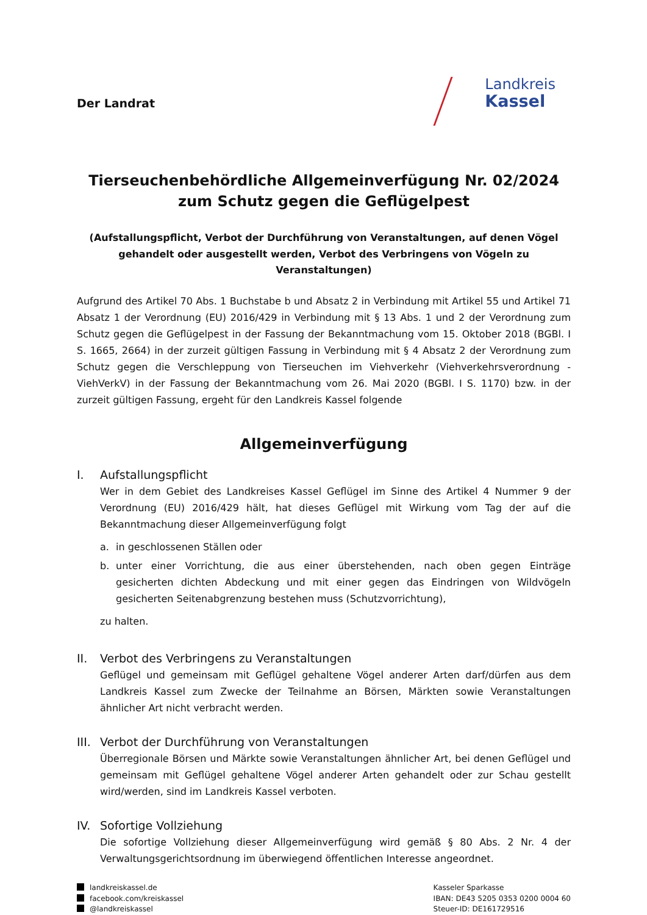Der Landrat
Landkreis
Kassel
Tierseuchenbehördliche Allgemeinverfügung Nr. 02/2024 zum Schutz gegen die Geflügelpest
(Aufstallungspflicht, Verbot der Durchführung von Veranstaltungen, auf denen Vögel gehandelt oder ausgestellt werden, Verbot des Verbringens von Vögeln zu Veranstaltungen)
Aufgrund des Artikel 70 Abs. 1 Buchstabe b und Absatz 2 in Verbindung mit Artikel 55 und Artikel 71 Absatz 1 der Verordnung (EU) 2016/429 in Verbindung mit § 13 Abs. 1 und 2 der Verordnung zum Schutz gegen die Geflügelpest in der Fassung der Bekanntmachung vom 15. Oktober 2018 (BGBl. I S. 1665, 2664) in der zurzeit gültigen Fassung in Verbindung mit § 4 Absatz 2 der Verordnung zum Schutz gegen die Verschleppung von Tierseuchen im Viehverkehr (Viehverkehrsverordnung - ViehVerkV) in der Fassung der Bekanntmachung vom 26. Mai 2020 (BGBl. I S. 1170) bzw. in der zurzeit gültigen Fassung, ergeht für den Landkreis Kassel folgende
Allgemeinverfügung
I. Aufstallungspflicht
Wer in dem Gebiet des Landkreises Kassel Geflügel im Sinne des Artikel 4 Nummer 9 der Verordnung (EU) 2016/429 hält, hat dieses Geflügel mit Wirkung vom Tag der auf die Bekanntmachung dieser Allgemeinverfügung folgt
a. in geschlossenen Ställen oder
b. unter einer Vorrichtung, die aus einer überstehenden, nach oben gegen Einträge gesicherten dichten Abdeckung und mit einer gegen das Eindringen von Wildvögeln gesicherten Seitenabgrenzung bestehen muss (Schutzvorrichtung),
zu halten.
II. Verbot des Verbringens zu Veranstaltungen
Geflügel und gemeinsam mit Geflügel gehaltene Vögel anderer Arten darf/dürfen aus dem Landkreis Kassel zum Zwecke der Teilnahme an Börsen, Märkten sowie Veranstaltungen ähnlicher Art nicht verbracht werden.
III. Verbot der Durchführung von Veranstaltungen
Überregionale Börsen und Märkte sowie Veranstaltungen ähnlicher Art, bei denen Geflügel und gemeinsam mit Geflügel gehaltene Vögel anderer Arten gehandelt oder zur Schau gestellt wird/werden, sind im Landkreis Kassel verboten.
IV. Sofortige Vollziehung
Die sofortige Vollziehung dieser Allgemeinverfügung wird gemäß § 80 Abs. 2 Nr. 4 der Verwaltungsgerichtsordnung im überwiegend öffentlichen Interesse angeordnet.
landkreiskassel.de
facebook.com/kreiskassel
@landkreiskassel
Kasseler Sparkasse
IBAN: DE43 5205 0353 0200 0004 60
Steuer-ID: DE161729516